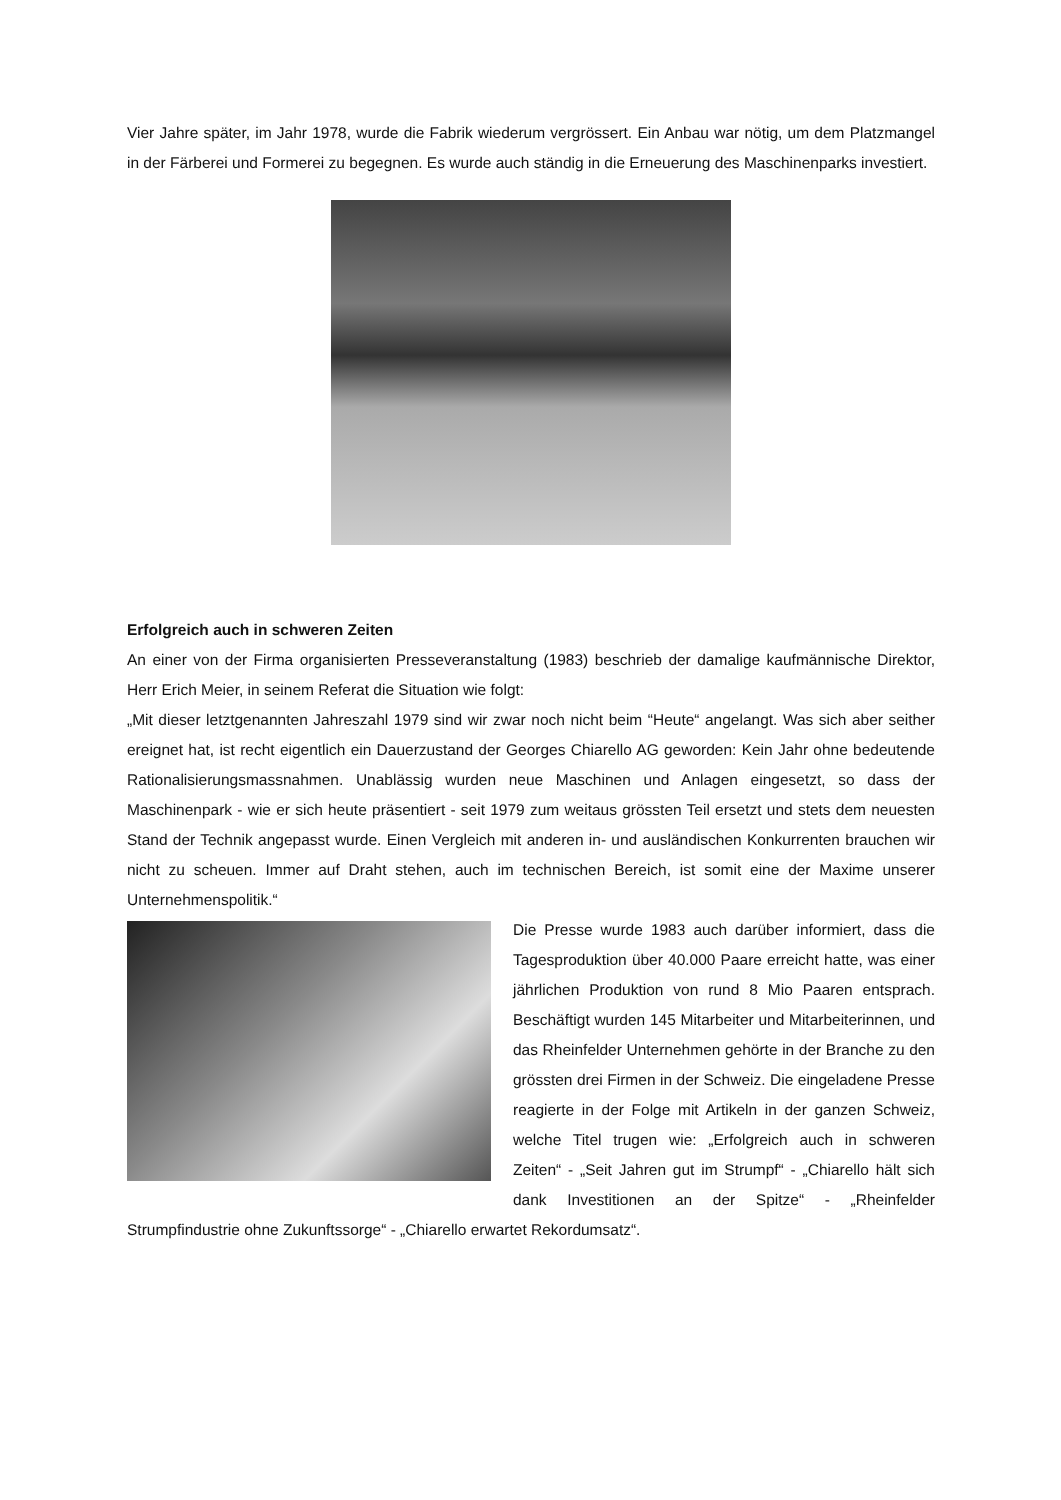Vier Jahre später, im Jahr 1978, wurde die Fabrik wiederum vergrössert. Ein Anbau war nötig, um dem Platzmangel in der Färberei und Formerei zu begegnen. Es wurde auch ständig in die Erneuerung des Maschinenparks investiert.
Erfolgreich auch in schweren Zeiten
An einer von der Firma organisierten Presseveranstaltung (1983) beschrieb der damalige kaufmännische Direktor, Herr Erich Meier, in seinem Referat die Situation wie folgt:
„Mit dieser letztgenannten Jahreszahl 1979 sind wir zwar noch nicht beim “Heute“ angelangt. Was sich aber seither ereignet hat, ist recht eigentlich ein Dauerzustand der Georges Chiarello AG geworden: Kein Jahr ohne bedeutende Rationalisierungsmassnahmen. Unablässig wurden neue Maschinen und Anlagen eingesetzt, so dass der Maschinenpark - wie er sich heute präsentiert - seit 1979 zum weitaus grössten Teil ersetzt und stets dem neuesten Stand der Technik angepasst wurde. Einen Vergleich mit anderen in- und ausländischen Konkurrenten brauchen wir nicht zu scheuen. Immer auf Draht stehen, auch im technischen Bereich, ist somit eine der Maxime unserer Unternehmenspolitik.“
Die Presse wurde 1983 auch darüber informiert, dass die Tagesproduktion über 40.000 Paare erreicht hatte, was einer jährlichen Produktion von rund 8 Mio Paaren entsprach. Beschäftigt wurden 145 Mitarbeiter und Mitarbeiterinnen, und das Rheinfelder Unternehmen gehörte in der Branche zu den grössten drei Firmen in der Schweiz. Die eingeladene Presse reagierte in der Folge mit Artikeln in der ganzen Schweiz, welche Titel trugen wie: „Erfolgreich auch in schweren Zeiten“ - „Seit Jahren gut im Strumpf“ - „Chiarello hält sich dank Investitionen an der Spitze“ - „Rheinfelder Strumpfindustrie ohne Zukunftssorge“ - „Chiarello erwartet Rekordumsatz“.